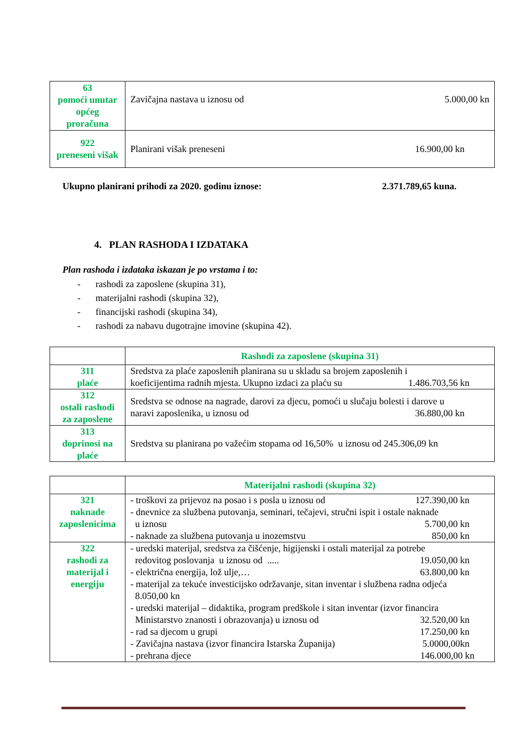| 63 pomoći unutar općeg proračuna | Zavičajna nastava u iznosu od 5.000,00 kn |
| 922 preneseni višak | Planirani višak preneseni 16.900,00 kn |
Ukupno planirani prihodi za 2020. godinu iznose: 2.371.789,65 kuna.
4. PLAN RASHODA I IZDATAKA
Plan rashoda i izdataka iskazan je po vrstama i to:
- rashodi za zaposlene (skupina 31),
- materijalni rashodi (skupina 32),
- financijski rashodi (skupina 34),
- rashodi za nabavu dugotrajne imovine (skupina 42).
| | Rashodi za zaposlene (skupina 31) |
| 311 plaće | Sredstva za plaće zaposlenih planirana su u skladu sa brojem zaposlenih i koeficijentima radnih mjesta. Ukupno izdaci za plaću su 1.486.703,56 kn |
| 312 ostali rashodi za zaposlene | Sredstva se odnose na nagrade, darovi za djecu, pomoći u slučaju bolesti i darove u naravi zaposlenika, u iznosu od 36.880,00 kn |
| 313 doprinosi na plaće | Sredstva su planirana po važećim stopama od 16,50% u iznosu od 245.306,09 kn |
| | Materijalni rashodi (skupina 32) |
| 321 naknade zaposlenicima | - troškovi za prijevoz na posao i s posla u iznosu od 127.390,00 kn - dnevnice za službena putovanja, seminari, tečajevi, stručni ispit i ostale naknade u iznosu 5.700,00 kn - naknade za službena putovanja u inozemstvu 850,00 kn |
| 322 rashodi za materijal i energiju | - uredski materijal, sredstva za čišćenje, higijenski i ostali materijal za potrebe redovitog poslovanja u iznosu od ..... 19.050,00 kn - električna energija, lož ulje,… 63.800,00 kn - materijal za tekuće investicijsko održavanje, sitan inventar i službena radna odjeća 8.050,00 kn - uredski materijal – didaktika, program predškole i sitan inventar (izvor financira Ministarstvo znanosti i obrazovanja) u iznosu od 32.520,00 kn - rad sa djecom u grupi 17.250,00 kn - Zavičajna nastava (izvor financira Istarska Županija) 5.0000,00kn - prehrana djece 146.000,00 kn |